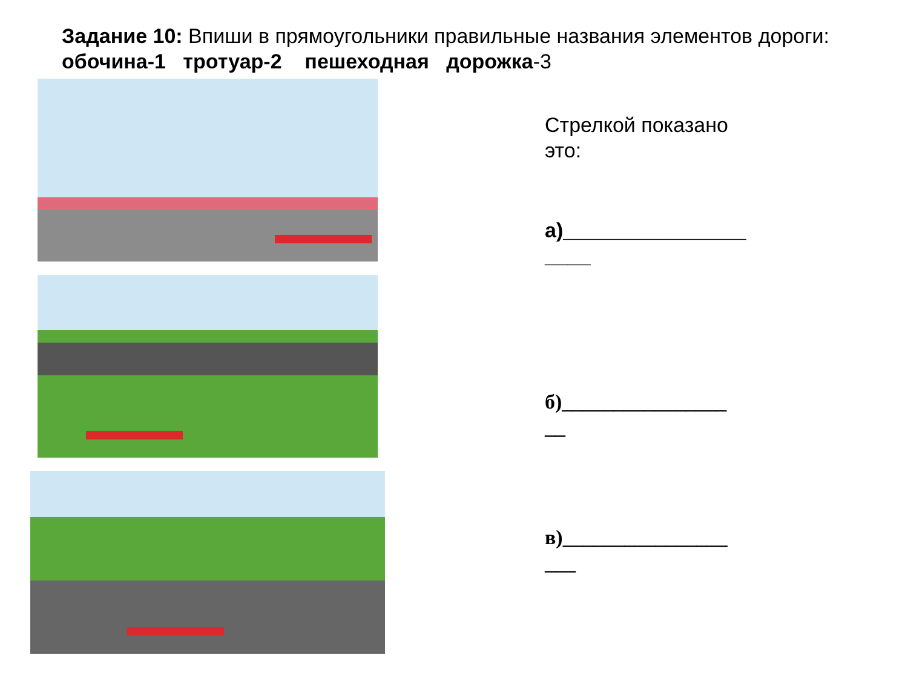Задание 10: Впиши в прямоугольники правильные названия элементов дороги: обочина-1 тротуар-2 пешеходная дорожка-3
Стрелкой показано
это:
а)________________
____
б)________________
__
в)________________
___